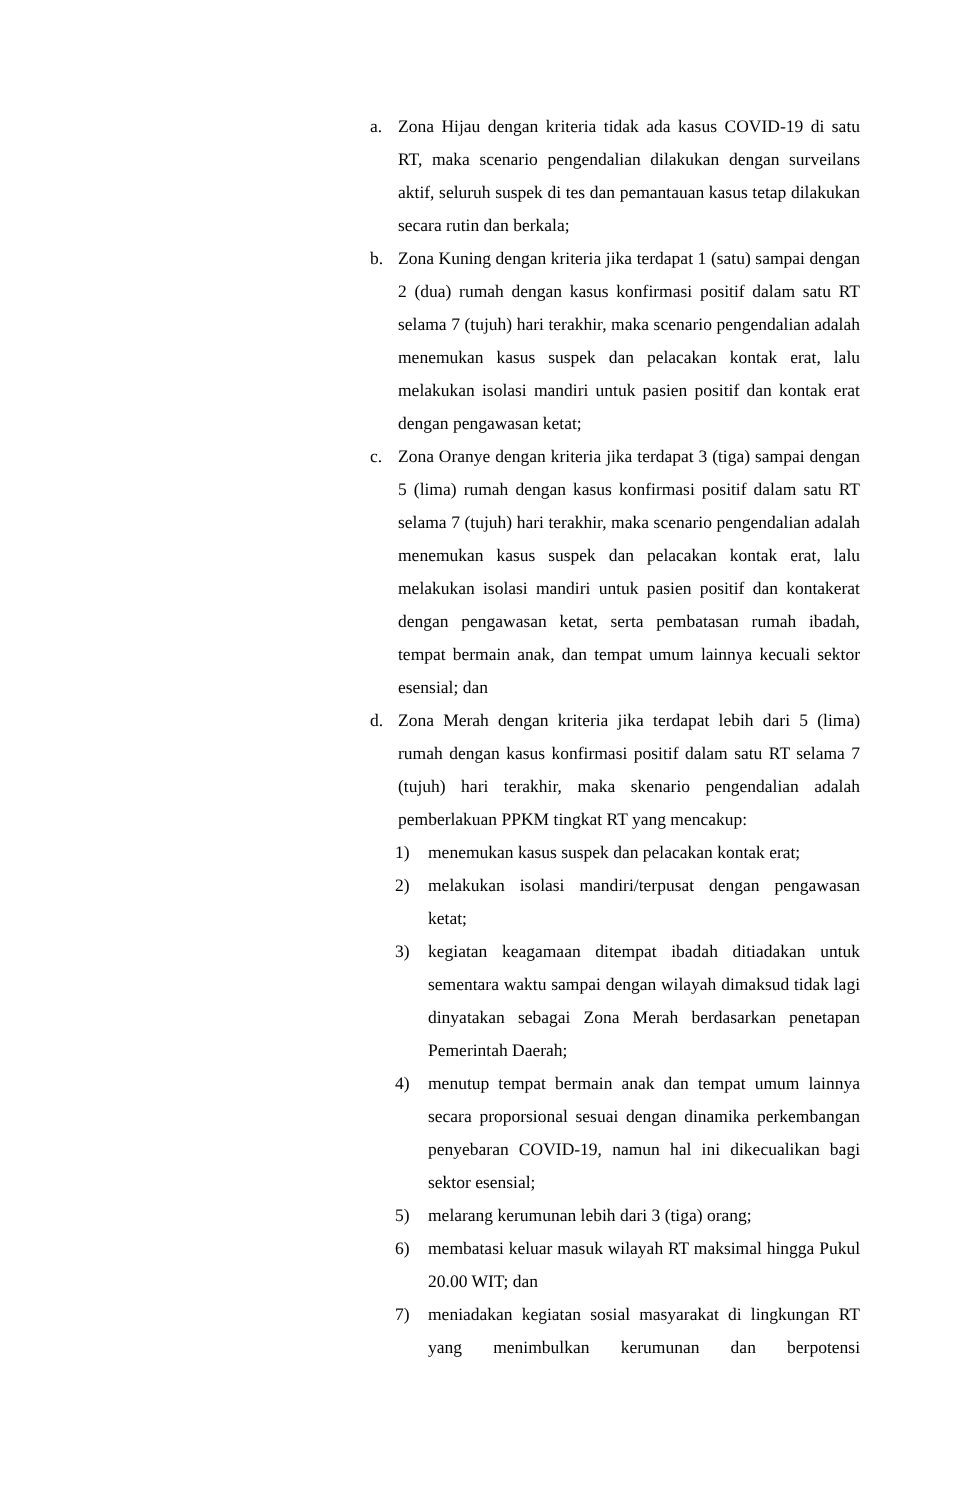a. Zona Hijau dengan kriteria tidak ada kasus COVID-19 di satu RT, maka scenario pengendalian dilakukan dengan surveilans aktif, seluruh suspek di tes dan pemantauan kasus tetap dilakukan secara rutin dan berkala;
b. Zona Kuning dengan kriteria jika terdapat 1 (satu) sampai dengan 2 (dua) rumah dengan kasus konfirmasi positif dalam satu RT selama 7 (tujuh) hari terakhir, maka scenario pengendalian adalah menemukan kasus suspek dan pelacakan kontak erat, lalu melakukan isolasi mandiri untuk pasien positif dan kontak erat dengan pengawasan ketat;
c. Zona Oranye dengan kriteria jika terdapat 3 (tiga) sampai dengan 5 (lima) rumah dengan kasus konfirmasi positif dalam satu RT selama 7 (tujuh) hari terakhir, maka scenario pengendalian adalah menemukan kasus suspek dan pelacakan kontak erat, lalu melakukan isolasi mandiri untuk pasien positif dan kontakerat dengan pengawasan ketat, serta pembatasan rumah ibadah, tempat bermain anak, dan tempat umum lainnya kecuali sektor esensial; dan
d. Zona Merah dengan kriteria jika terdapat lebih dari 5 (lima) rumah dengan kasus konfirmasi positif dalam satu RT selama 7 (tujuh) hari terakhir, maka skenario pengendalian adalah pemberlakuan PPKM tingkat RT yang mencakup:
1) menemukan kasus suspek dan pelacakan kontak erat;
2) melakukan isolasi mandiri/terpusat dengan pengawasan ketat;
3) kegiatan keagamaan ditempat ibadah ditiadakan untuk sementara waktu sampai dengan wilayah dimaksud tidak lagi dinyatakan sebagai Zona Merah berdasarkan penetapan Pemerintah Daerah;
4) menutup tempat bermain anak dan tempat umum lainnya secara proporsional sesuai dengan dinamika perkembangan penyebaran COVID-19, namun hal ini dikecualikan bagi sektor esensial;
5) melarang kerumunan lebih dari 3 (tiga) orang;
6) membatasi keluar masuk wilayah RT maksimal hingga Pukul 20.00 WIT; dan
7) meniadakan kegiatan sosial masyarakat di lingkungan RT yang menimbulkan kerumunan dan berpotensi